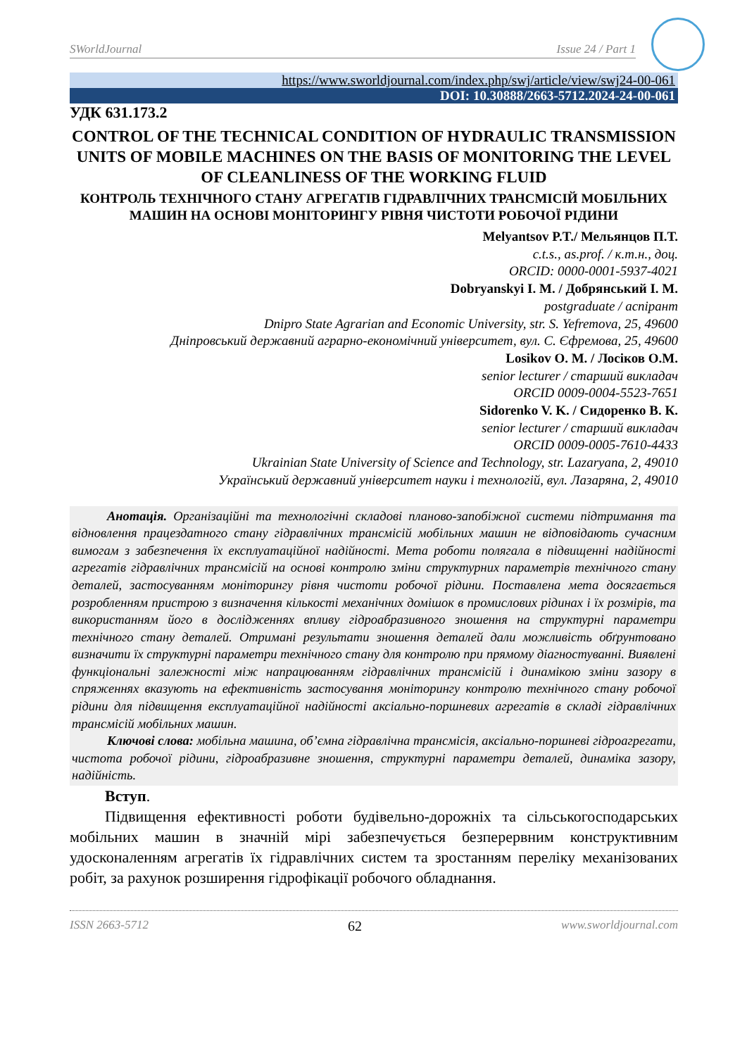SWorldJournal Issue 24 / Part 1
https://www.sworldjournal.com/index.php/swj/article/view/swj24-00-061
DOI: 10.30888/2663-5712.2024-24-00-061
УДК 631.173.2
CONTROL OF THE TECHNICAL CONDITION OF HYDRAULIC TRANSMISSION UNITS OF MOBILE MACHINES ON THE BASIS OF MONITORING THE LEVEL OF CLEANLINESS OF THE WORKING FLUID
КОНТРОЛЬ ТЕХНІЧНОГО СТАНУ АГРЕГАТІВ ГІДРАВЛІЧНИХ ТРАНСМІСІЙ МОБІЛЬНИХ МАШИН НА ОСНОВІ МОНІТОРИНГУ РІВНЯ ЧИСТОТИ РОБОЧОЇ РІДИНИ
Melyantsov P.T./ Мельянцов П.Т.
c.t.s., as.prof. / к.т.н., доц.
ORCID: 0000-0001-5937-4021
Dobryanskyi I. M. / Добрянський І. М.
postgraduate / аспірант
Dnipro State Agrarian and Economic University, str. S. Yefremova, 25, 49600
Дніпровський державний аграрно-економічний університет, вул. С. Єфремова, 25, 49600
Losikov O. M. / Лосіков О.М.
senior lecturer / старший викладач
ORCID 0009-0004-5523-7651
Sidorenko V. K. / Сидоренко В. К.
senior lecturer / старший викладач
ORCID 0009-0005-7610-4433
Ukrainian State University of Science and Technology, str. Lazaryana, 2, 49010
Український державний університет науки і технологій, вул. Лазаряна, 2, 49010
Анотація. Організаційні та технологічні складові планово-запобіжної системи підтримання та відновлення працездатного стану гідравлічних трансмісій мобільних машин не відповідають сучасним вимогам з забезпечення їх експлуатаційної надійності. Мета роботи полягала в підвищенні надійності агрегатів гідравлічних трансмісій на основі контролю зміни структурних параметрів технічного стану деталей, застосуванням моніторингу рівня чистоти робочої рідини. Поставлена мета досягається розробленням пристрою з визначення кількості механічних домішок в промислових рідинах і їх розмірів, та використанням його в дослідженнях впливу гідроабразивного зношення на структурні параметри технічного стану деталей. Отримані результати зношення деталей дали можливість обґрунтовано визначити їх структурні параметри технічного стану для контролю при прямому діагностуванні. Виявлені функціональні залежності між напрацюванням гідравлічних трансмісій і динамікою зміни зазору в спряженнях вказують на ефективність застосування моніторингу контролю технічного стану робочої рідини для підвищення експлуатаційної надійності аксіально-поршневих агрегатів в складі гідравлічних трансмісій мобільних машин.
Ключові слова: мобільна машина, об’ємна гідравлічна трансмісія, аксіально-поршневі гідроагрегати, чистота робочої рідини, гідроабразивне зношення, структурні параметри деталей, динаміка зазору, надійність.
Вступ.
Підвищення ефективності роботи будівельно-дорожніх та сільськогосподарських мобільних машин в значній мірі забезпечується безперервним конструктивним удосконаленням агрегатів їх гідравлічних систем та зростанням переліку механізованих робіт, за рахунок розширення гідрофікації робочого обладнання.
ISSN 2663-5712 62 www.sworldjournal.com